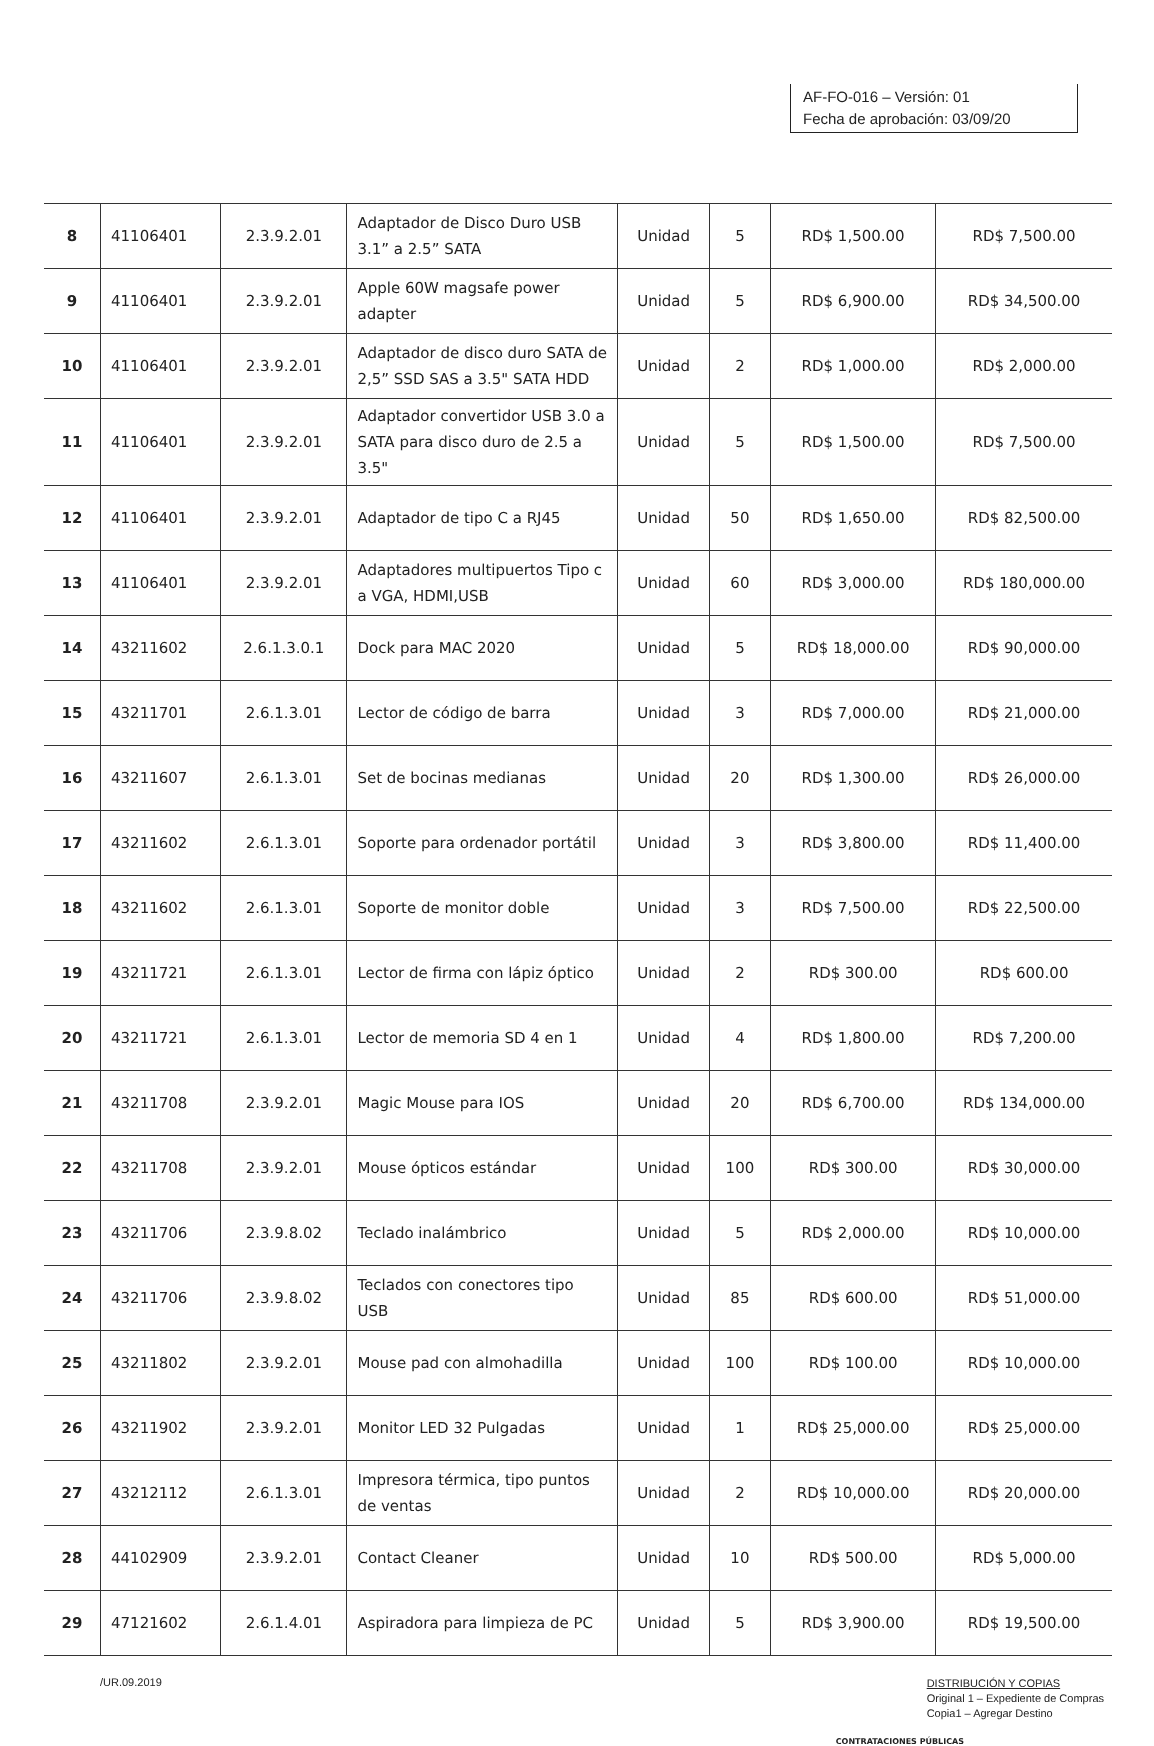AF-FO-016 – Versión: 01
Fecha de aprobación: 03/09/20
| 8 | 41106401 | 2.3.9.2.01 | Adaptador de Disco Duro USB 3.1” a 2.5” SATA | Unidad | 5 | RD$ 1,500.00 | RD$ 7,500.00 |
| 9 | 41106401 | 2.3.9.2.01 | Apple 60W magsafe power adapter | Unidad | 5 | RD$ 6,900.00 | RD$ 34,500.00 |
| 10 | 41106401 | 2.3.9.2.01 | Adaptador de disco duro SATA de 2,5” SSD SAS a 3.5" SATA HDD | Unidad | 2 | RD$ 1,000.00 | RD$ 2,000.00 |
| 11 | 41106401 | 2.3.9.2.01 | Adaptador convertidor USB 3.0 a SATA para disco duro de 2.5 a 3.5" | Unidad | 5 | RD$ 1,500.00 | RD$ 7,500.00 |
| 12 | 41106401 | 2.3.9.2.01 | Adaptador de tipo C a RJ45 | Unidad | 50 | RD$ 1,650.00 | RD$ 82,500.00 |
| 13 | 41106401 | 2.3.9.2.01 | Adaptadores multipuertos Tipo c a VGA, HDMI,USB | Unidad | 60 | RD$ 3,000.00 | RD$ 180,000.00 |
| 14 | 43211602 | 2.6.1.3.0.1 | Dock para MAC 2020 | Unidad | 5 | RD$ 18,000.00 | RD$ 90,000.00 |
| 15 | 43211701 | 2.6.1.3.01 | Lector de código de barra | Unidad | 3 | RD$ 7,000.00 | RD$ 21,000.00 |
| 16 | 43211607 | 2.6.1.3.01 | Set de bocinas medianas | Unidad | 20 | RD$ 1,300.00 | RD$ 26,000.00 |
| 17 | 43211602 | 2.6.1.3.01 | Soporte para ordenador portátil | Unidad | 3 | RD$ 3,800.00 | RD$ 11,400.00 |
| 18 | 43211602 | 2.6.1.3.01 | Soporte de monitor doble | Unidad | 3 | RD$ 7,500.00 | RD$ 22,500.00 |
| 19 | 43211721 | 2.6.1.3.01 | Lector de firma con lápiz óptico | Unidad | 2 | RD$ 300.00 | RD$ 600.00 |
| 20 | 43211721 | 2.6.1.3.01 | Lector de memoria SD 4 en 1 | Unidad | 4 | RD$ 1,800.00 | RD$ 7,200.00 |
| 21 | 43211708 | 2.3.9.2.01 | Magic Mouse para IOS | Unidad | 20 | RD$ 6,700.00 | RD$ 134,000.00 |
| 22 | 43211708 | 2.3.9.2.01 | Mouse ópticos estándar | Unidad | 100 | RD$ 300.00 | RD$ 30,000.00 |
| 23 | 43211706 | 2.3.9.8.02 | Teclado inalámbrico | Unidad | 5 | RD$ 2,000.00 | RD$ 10,000.00 |
| 24 | 43211706 | 2.3.9.8.02 | Teclados con conectores tipo USB | Unidad | 85 | RD$ 600.00 | RD$ 51,000.00 |
| 25 | 43211802 | 2.3.9.2.01 | Mouse pad con almohadilla | Unidad | 100 | RD$ 100.00 | RD$ 10,000.00 |
| 26 | 43211902 | 2.3.9.2.01 | Monitor LED 32 Pulgadas | Unidad | 1 | RD$ 25,000.00 | RD$ 25,000.00 |
| 27 | 43212112 | 2.6.1.3.01 | Impresora térmica, tipo puntos de ventas | Unidad | 2 | RD$ 10,000.00 | RD$ 20,000.00 |
| 28 | 44102909 | 2.3.9.2.01 | Contact Cleaner | Unidad | 10 | RD$ 500.00 | RD$ 5,000.00 |
| 29 | 47121602 | 2.6.1.4.01 | Aspiradora para limpieza de PC | Unidad | 5 | RD$ 3,900.00 | RD$ 19,500.00 |
/UR.09.2019
DISTRIBUCIÓN Y COPIAS
Original 1 – Expediente de Compras
Copia1 – Agregar Destino
CONTRATACIONES PÚBLICAS